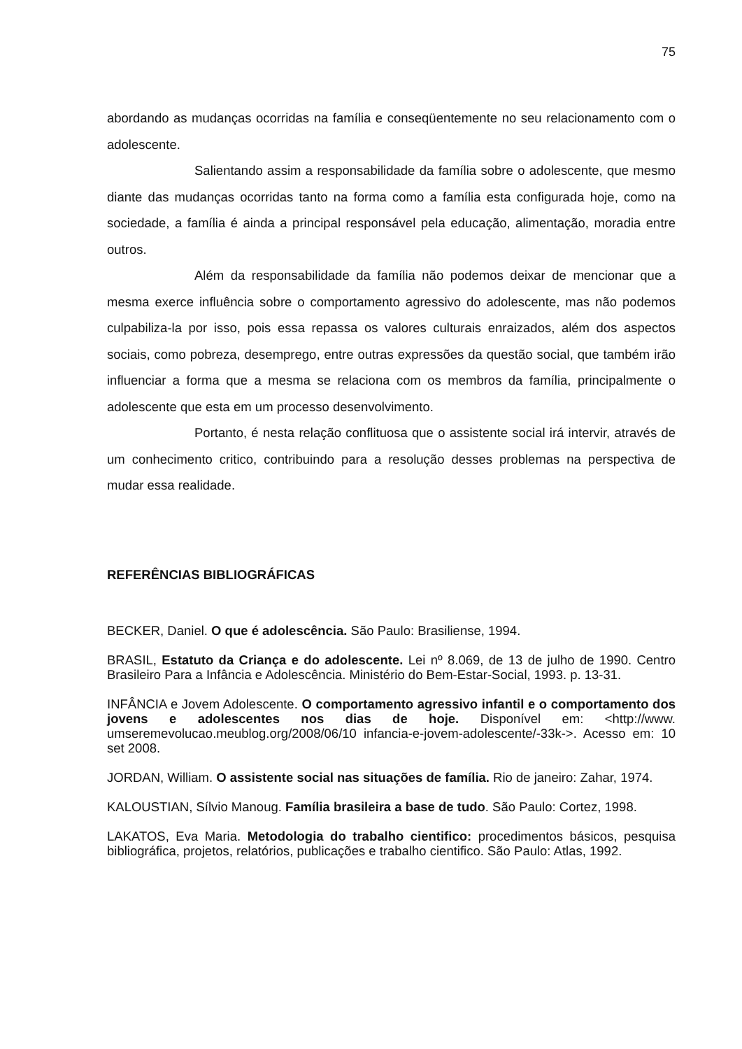75
abordando as mudanças ocorridas na família e conseqüentemente no seu relacionamento com o adolescente.
Salientando assim a responsabilidade da família sobre o adolescente, que mesmo diante das mudanças ocorridas tanto na forma como a família esta configurada hoje, como na sociedade, a família é ainda a principal responsável pela educação, alimentação, moradia entre outros.
Além da responsabilidade da família não podemos deixar de mencionar que a mesma exerce influência sobre o comportamento agressivo do adolescente, mas não podemos culpabiliza-la por isso, pois essa repassa os valores culturais enraizados, além dos aspectos sociais, como pobreza, desemprego, entre outras expressões da questão social, que também irão influenciar a forma que a mesma se relaciona com os membros da família, principalmente o adolescente que esta em um processo desenvolvimento.
Portanto, é nesta relação conflituosa que o assistente social irá intervir, através de um conhecimento critico, contribuindo para a resolução desses problemas na perspectiva de mudar essa realidade.
REFERÊNCIAS BIBLIOGRÁFICAS
BECKER, Daniel. O que é adolescência. São Paulo: Brasiliense, 1994.
BRASIL, Estatuto da Criança e do adolescente. Lei nº 8.069, de 13 de julho de 1990. Centro Brasileiro Para a Infância e Adolescência. Ministério do Bem-Estar-Social, 1993. p. 13-31.
INFÂNCIA e Jovem Adolescente. O comportamento agressivo infantil e o comportamento dos jovens e adolescentes nos dias de hoje. Disponível em: <http://www. umseremevolucao.meublog.org/2008/06/10 infancia-e-jovem-adolescente/-33k->. Acesso em: 10 set 2008.
JORDAN, William. O assistente social nas situações de família. Rio de janeiro: Zahar, 1974.
KALOUSTIAN, Sílvio Manoug. Família brasileira a base de tudo. São Paulo: Cortez, 1998.
LAKATOS, Eva Maria. Metodologia do trabalho cientifico: procedimentos básicos, pesquisa bibliográfica, projetos, relatórios, publicações e trabalho cientifico. São Paulo: Atlas, 1992.